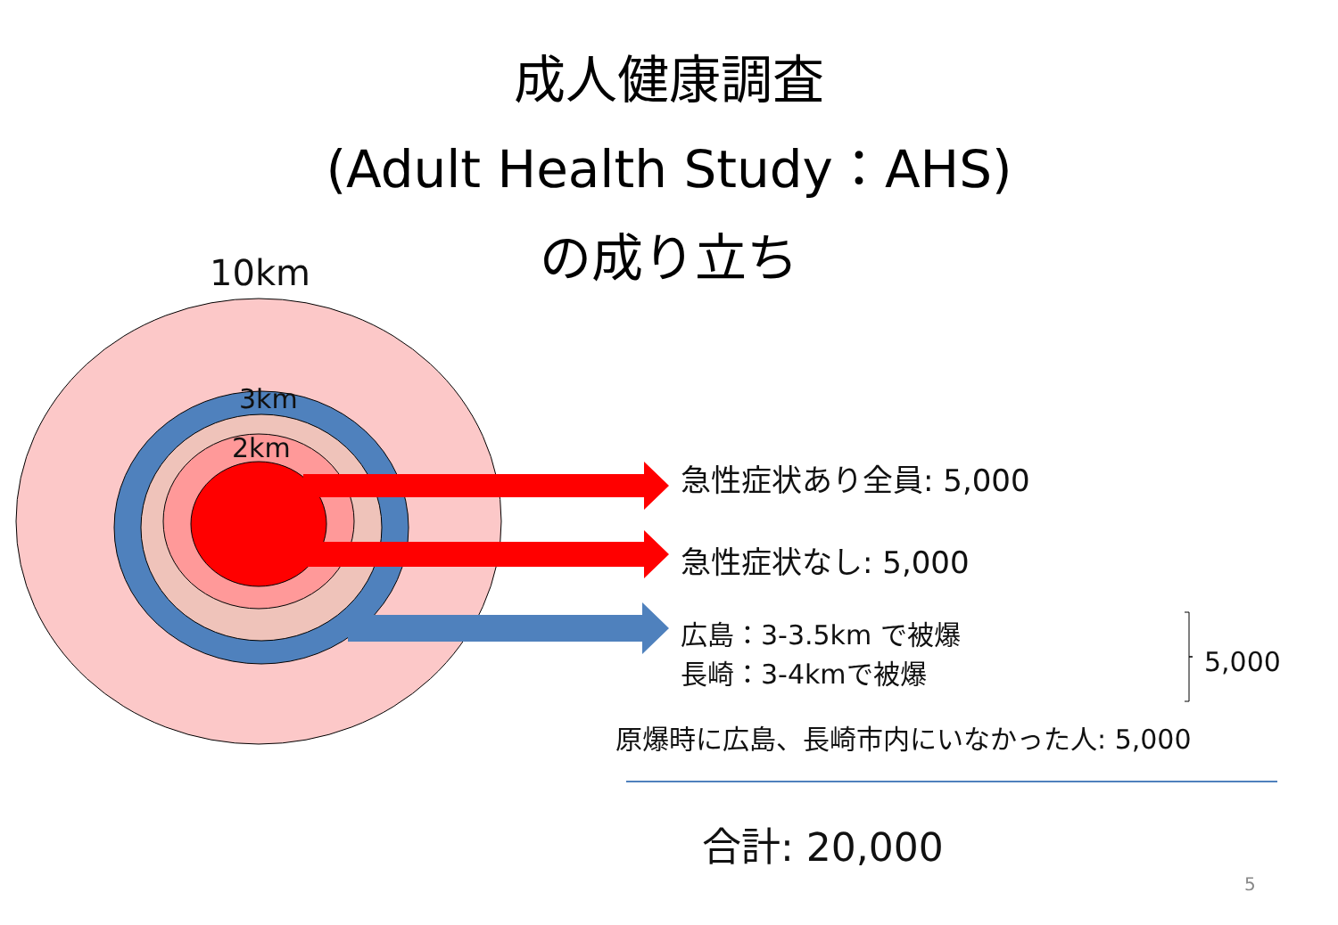成人健康調査
(Adult Health Study：AHS)
の成り立ち
10km
3km
2km
急性症状あり全員: 5,000
急性症状なし: 5,000
広島：3-3.5km で被爆
長崎：3-4kmで被爆
5,000
原爆時に広島、長崎市内にいなかった人: 5,000
合計: 20,000
5